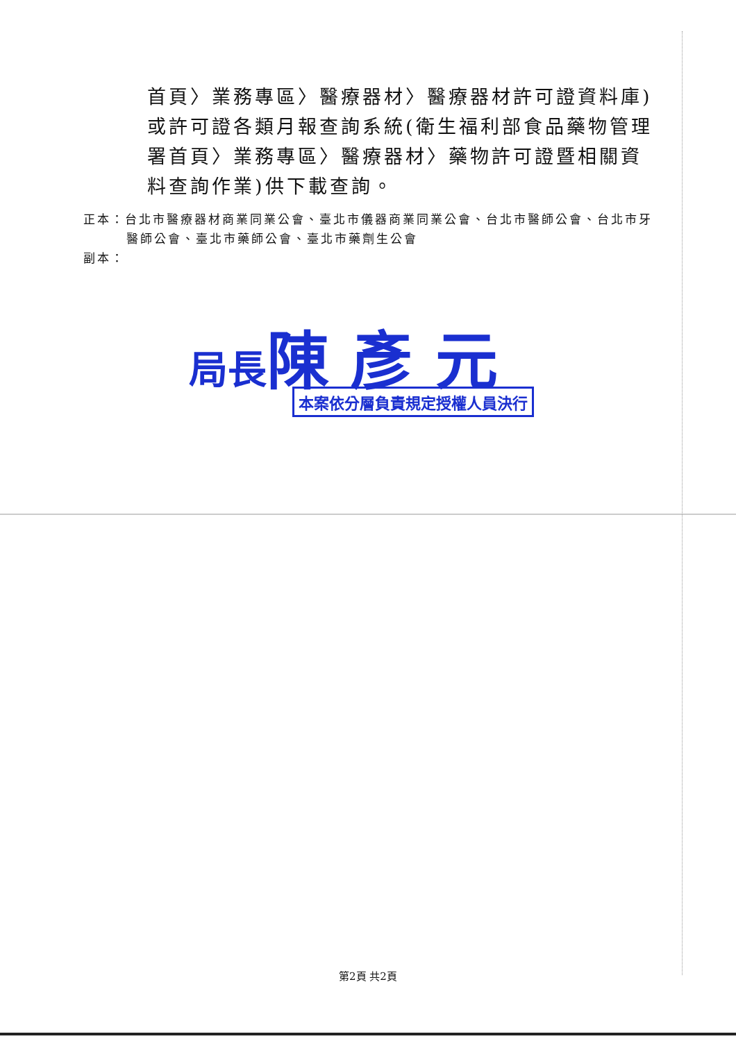首頁〉業務專區〉醫療器材〉醫療器材許可證資料庫)或許可證各類月報查詢系統(衛生福利部食品藥物管理署首頁〉業務專區〉醫療器材〉藥物許可證暨相關資料查詢作業)供下載查詢。
正本：台北市醫療器材商業同業公會、臺北市儀器商業同業公會、台北市醫師公會、台北市牙醫師公會、臺北市藥師公會、臺北市藥劑生公會
副本：
局長陳 彥 元
本案依分層負責規定授權人員決行
第2頁 共2頁